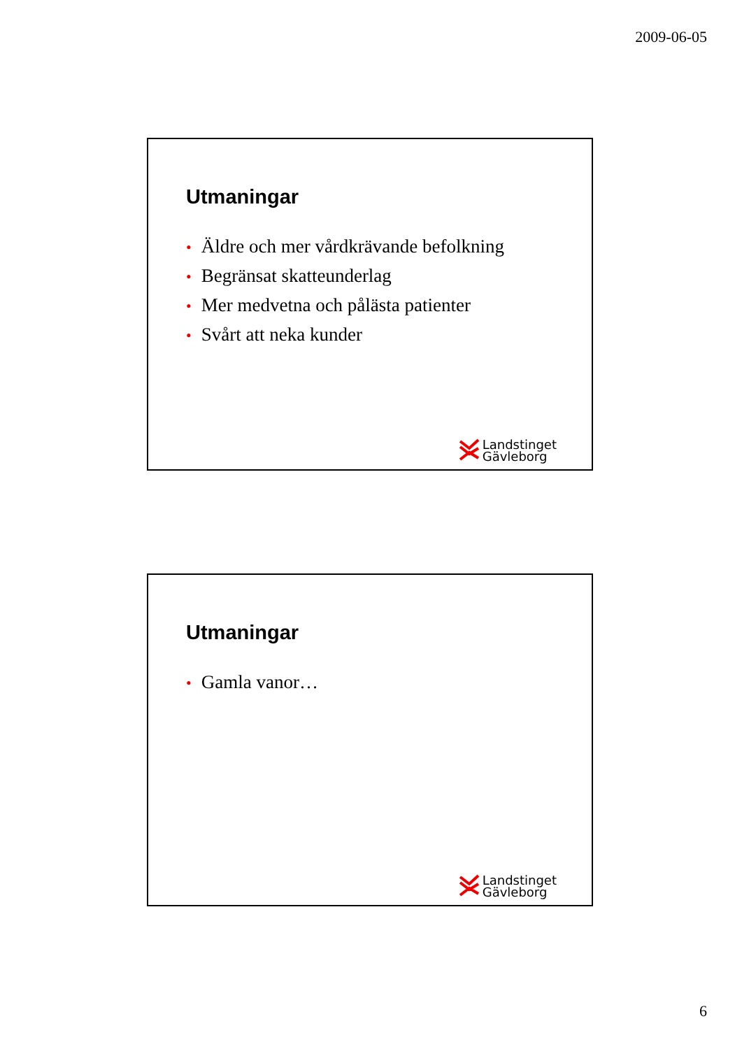2009-06-05
Utmaningar
• Äldre och mer vårdkrävande befolkning
• Begränsat skatteunderlag
• Mer medvetna och pålästa patienter
• Svårt att neka kunder
Landstinget
Gävleborg
Utmaningar
• Gamla vanor…
Landstinget
Gävleborg
6